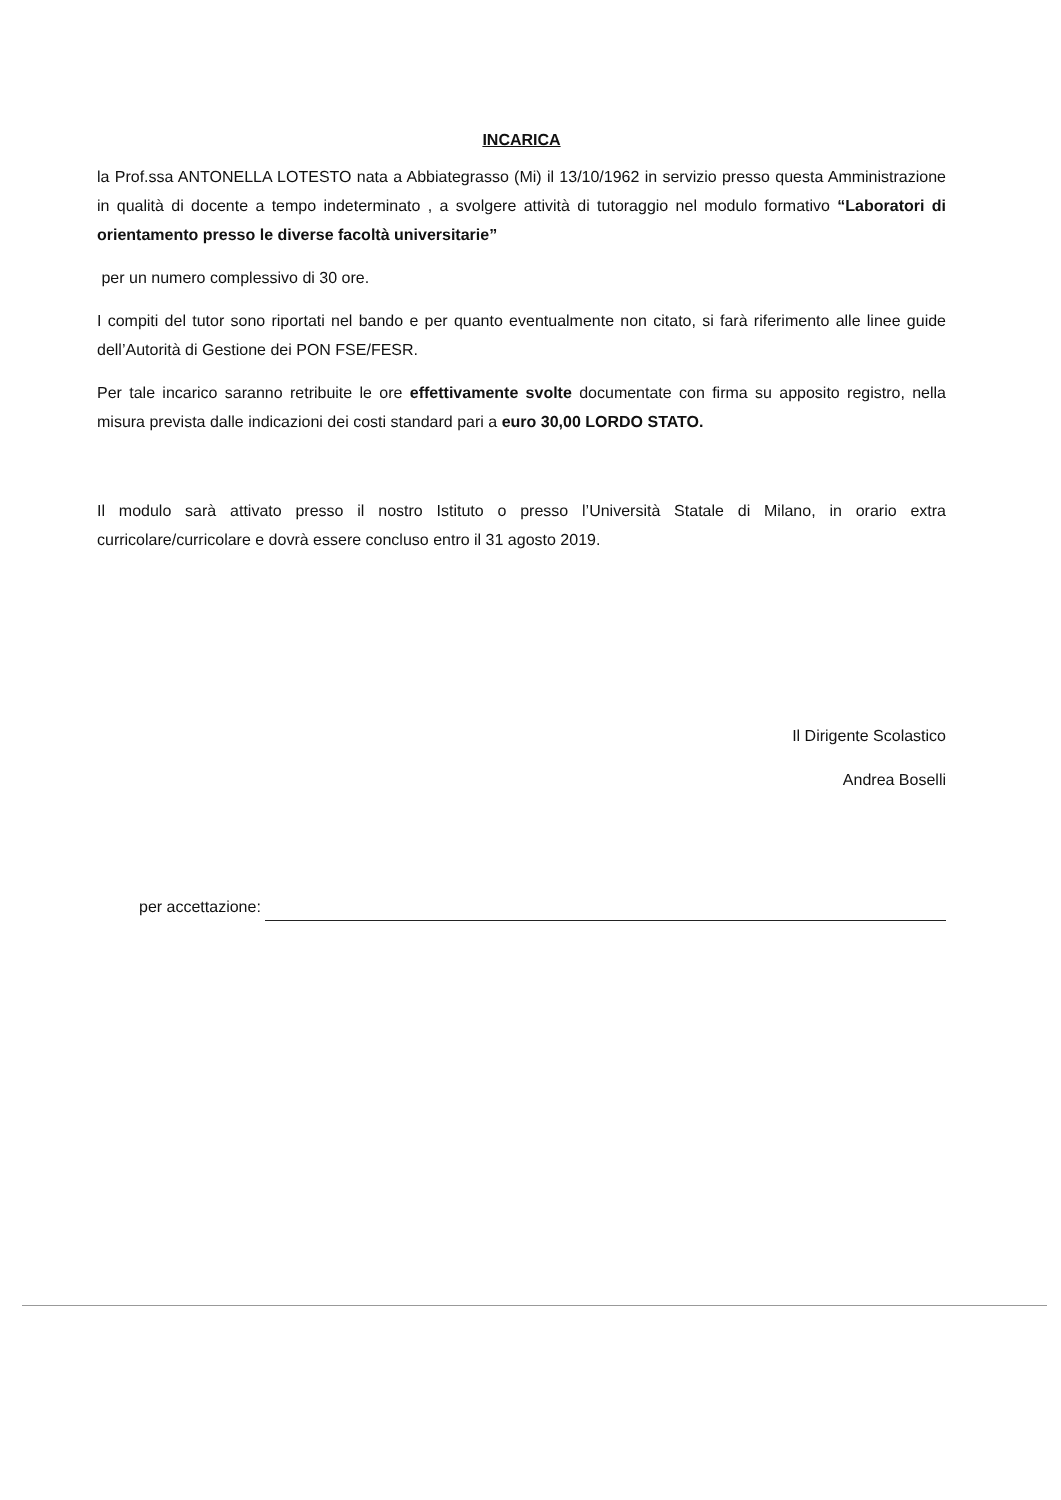INCARICA
la Prof.ssa ANTONELLA LOTESTO nata a Abbiategrasso (Mi) il 13/10/1962 in servizio presso questa Amministrazione in qualità di docente a tempo indeterminato , a svolgere attività di tutoraggio nel modulo formativo “Laboratori di orientamento presso le diverse facoltà universitarie”
per un numero complessivo di 30 ore.
I compiti del tutor sono riportati nel bando e per quanto eventualmente non citato, si farà riferimento alle linee guide dell’Autorità di Gestione dei PON FSE/FESR.
Per tale incarico saranno retribuite le ore effettivamente svolte documentate con firma su apposito registro, nella misura prevista dalle indicazioni dei costi standard pari a euro 30,00 LORDO STATO.
Il modulo sarà attivato presso il nostro Istituto o presso l’Università Statale di Milano, in orario extra curricolare/curricolare e dovrà essere concluso entro il 31 agosto 2019.
Il Dirigente Scolastico
Andrea Boselli
per accettazione: